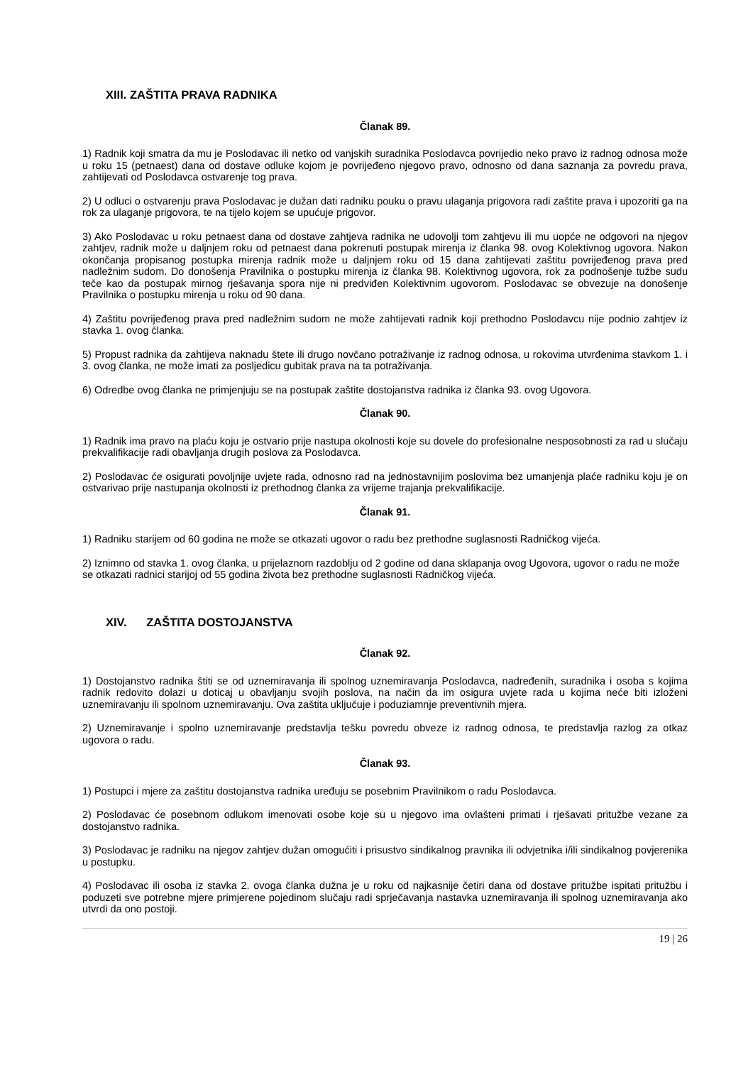XIII. ZAŠTITA PRAVA RADNIKA
Članak 89.
1) Radnik koji smatra da mu je Poslodavac ili netko od vanjskih suradnika Poslodavca povrijedio neko pravo iz radnog odnosa može u roku 15 (petnaest) dana od dostave odluke kojom je povrijeđeno njegovo pravo, odnosno od dana saznanja za povredu prava, zahtijevati od Poslodavca ostvarenje tog prava.
2) U odluci o ostvarenju prava Poslodavac je dužan dati radniku pouku o pravu ulaganja prigovora radi zaštite prava i upozoriti ga na rok za ulaganje prigovora, te na tijelo kojem se upućuje prigovor.
3) Ako Poslodavac u roku petnaest dana od dostave zahtjeva radnika ne udovolji tom zahtjevu ili mu uopće ne odgovori na njegov zahtjev, radnik može u daljnjem roku od petnaest dana pokrenuti postupak mirenja iz članka 98. ovog Kolektivnog ugovora. Nakon okončanja propisanog postupka mirenja radnik može u daljnjem roku od 15 dana zahtijevati zaštitu povrijeđenog prava pred nadležnim sudom. Do donošenja Pravilnika o postupku mirenja iz članka 98. Kolektivnog ugovora, rok za podnošenje tužbe sudu teče kao da postupak mirnog rješavanja spora nije ni predviđen Kolektivnim ugovorom. Poslodavac se obvezuje na donošenje Pravilnika o postupku mirenja u roku od 90 dana.
4) Zaštitu povrijeđenog prava pred nadležnim sudom ne može zahtijevati radnik koji prethodno Poslodavcu nije podnio zahtjev iz stavka 1. ovog članka.
5) Propust radnika da zahtijeva naknadu štete ili drugo novčano potraživanje iz radnog odnosa, u rokovima utvrđenima stavkom 1. i 3. ovog članka, ne može imati za posljedicu gubitak prava na ta potraživanja.
6) Odredbe ovog članka ne primjenjuju se na postupak zaštite dostojanstva radnika iz članka 93. ovog Ugovora.
Članak 90.
1) Radnik ima pravo na plaću koju je ostvario prije nastupa okolnosti koje su dovele do profesionalne nesposobnosti za rad u slučaju prekvalifikacije radi obavljanja drugih poslova za Poslodavca.
2) Poslodavac će osigurati povoljnije uvjete rada, odnosno rad na jednostavnijim poslovima bez umanjenja plaće radniku koju je on ostvarivao prije nastupanja okolnosti iz prethodnog članka za vrijeme trajanja prekvalifikacije.
Članak 91.
1) Radniku starijem od 60 godina ne može se otkazati ugovor o radu bez prethodne suglasnosti Radničkog vijeća.
2) Iznimno od stavka 1. ovog članka, u prijelaznom razdoblju od 2 godine od dana sklapanja ovog Ugovora, ugovor o radu ne može se otkazati radnici starijoj od 55 godina života bez prethodne suglasnosti Radničkog vijeća.
XIV. ZAŠTITA DOSTOJANSTVA
Članak 92.
1) Dostojanstvo radnika štiti se od uznemiravanja ili spolnog uznemiravanja Poslodavca, nadređenih, suradnika i osoba s kojima radnik redovito dolazi u doticaj u obavljanju svojih poslova, na način da im osigura uvjete rada u kojima neće biti izloženi uznemiravanju ili spolnom uznemiravanju. Ova zaštita uključuje i poduziamnje preventivnih mjera.
2) Uznemiravanje i spolno uznemiravanje predstavlja tešku povredu obveze iz radnog odnosa, te predstavlja razlog za otkaz ugovora o radu.
Članak 93.
1) Postupci i mjere za zaštitu dostojanstva radnika uređuju se posebnim Pravilnikom o radu Poslodavca.
2) Poslodavac će posebnom odlukom imenovati osobe koje su u njegovo ima ovlašteni primati i rješavati pritužbe vezane za dostojanstvo radnika.
3) Poslodavac je radniku na njegov zahtjev dužan omogućiti i prisustvo sindikalnog pravnika ili odvjetnika i/ili sindikalnog povjerenika u postupku.
4) Poslodavac ili osoba iz stavka 2. ovoga članka dužna je u roku od najkasnije četiri dana od dostave pritužbe ispitati pritužbu i poduzeti sve potrebne mjere primjerene pojedinom slučaju radi sprječavanja nastavka uznemiravanja ili spolnog uznemiravanja ako utvrdi da ono postoji.
19 | 26